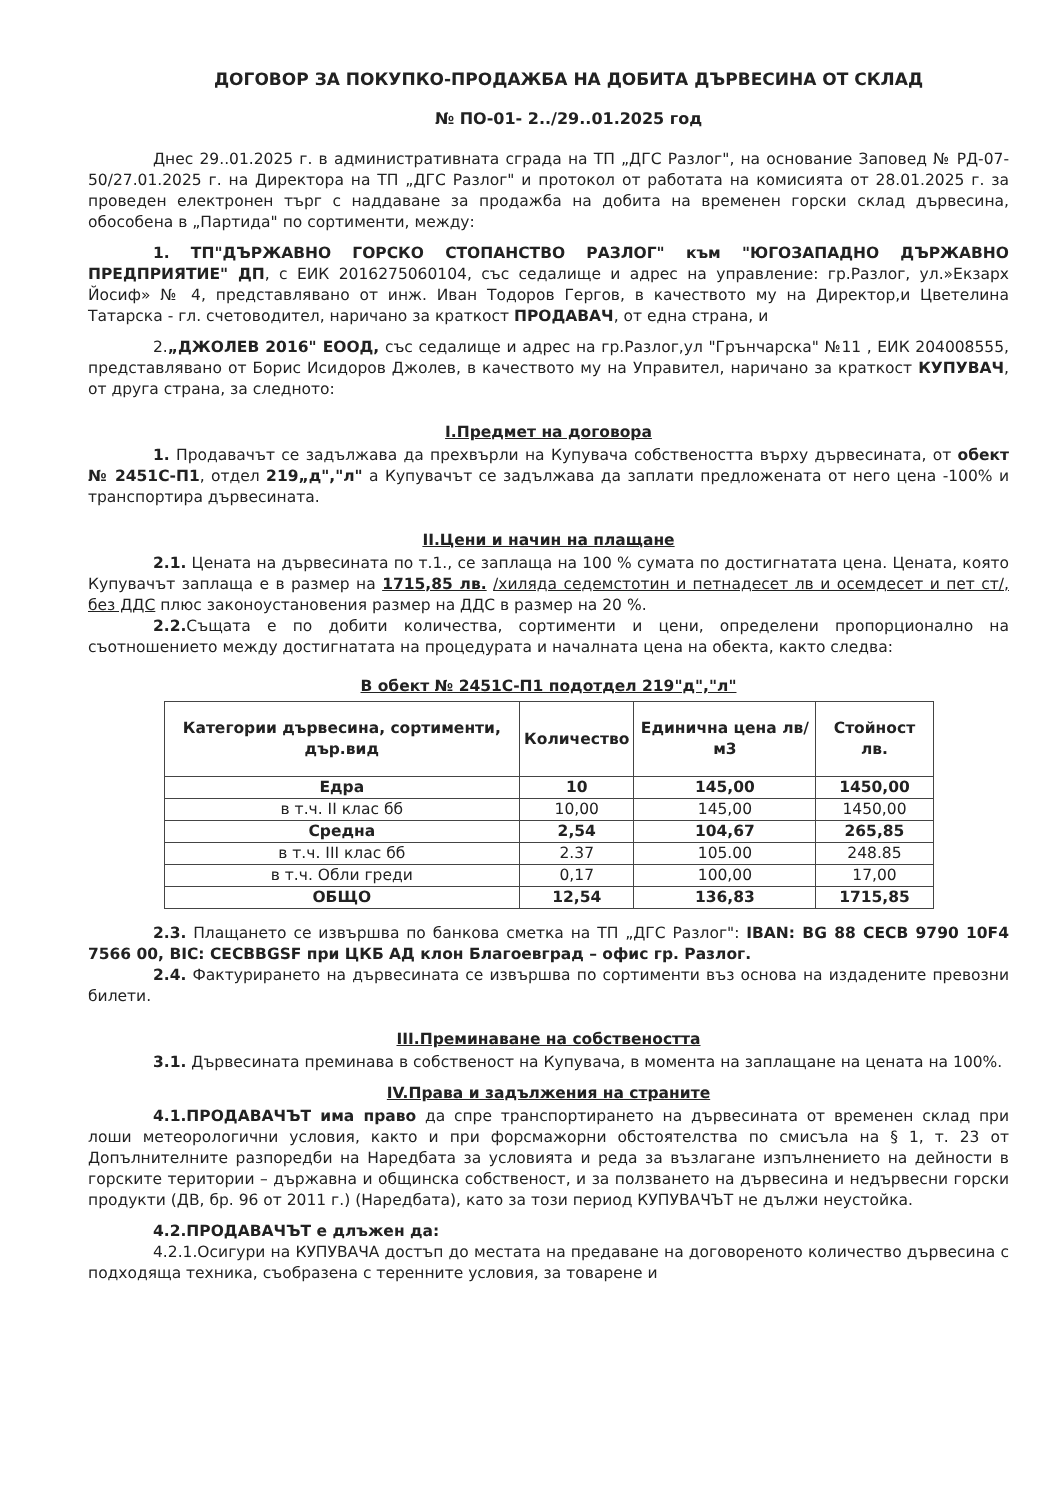ДОГОВОР ЗА ПОКУПКО-ПРОДАЖБА НА ДОБИТА ДЪРВЕСИНА ОТ СКЛАД
№ ПО-01- 2../29..01.2025 год
Днес 29..01.2025 г. в административната сграда на ТП „ДГС Разлог", на основание Заповед № РД-07-50/27.01.2025 г. на Директора на ТП „ДГС Разлог" и протокол от работата на комисията от 28.01.2025 г. за проведен електронен търг с наддаване за продажба на добита на временен горски склад дървесина, обособена в „Партида" по сортименти, между:
1. ТП"ДЪРЖАВНО ГОРСКО СТОПАНСТВО РАЗЛОГ" към "ЮГОЗАПАДНО ДЪРЖАВНО ПРЕДПРИЯТИЕ" ДП, с ЕИК 2016275060104, със седалище и адрес на управление: гр.Разлог, ул.»Екзарх Йосиф» № 4, представлявано от инж. Иван Тодоров Гергов, в качеството му на Директор,и Цветелина Татарска - гл. счетоводител, наричано за краткост ПРОДАВАЧ, от една страна, и
2.„ДЖОЛЕВ 2016" ЕООД, със седалище и адрес на гр.Разлог,ул "Грънчарска" №11 , ЕИК 204008555, представлявано от Борис Исидоров Джолев, в качеството му на Управител, наричано за краткост КУПУВАЧ, от друга страна, за следното:
I.Предмет на договора
1. Продавачът се задължава да прехвърли на Купувача собствеността върху дървесината, от обект № 2451С-П1, отдел 219„д","л" а Купувачът се задължава да заплати предложената от него цена -100% и транспортира дървесината.
II.Цени и начин на плащане
2.1. Цената на дървесината по т.1., се заплаща на 100 % сумата по достигнатата цена. Цената, която Купувачът заплаща е в размер на 1715,85 лв. /хиляда седемстотин и петнадесет лв и осемдесет и пет ст/, без ДДС плюс законоустановения размер на ДДС в размер на 20 %.
2.2. Същата е по добити количества, сортименти и цени, определени пропорционално на съотношението между достигнатата на процедурата и началната цена на обекта, както следва:
В обект № 2451С-П1 подотдел 219"д","л"
| Категории дървесина, сортименти, дър.вид | Количество | Единична цена лв/м3 | Стойност лв. |
| --- | --- | --- | --- |
| Едра | 10 | 145,00 | 1450,00 |
| в т.ч. II клас бб | 10,00 | 145,00 | 1450,00 |
| Средна | 2,54 | 104,67 | 265,85 |
| в т.ч. III клас бб | 2.37 | 105.00 | 248.85 |
| в т.ч. Обли греди | 0,17 | 100,00 | 17,00 |
| ОБЩО | 12,54 | 136,83 | 1715,85 |
2.3. Плащането се извършва по банкова сметка на ТП „ДГС Разлог": IBAN: BG 88 CECB 9790 10F4 7566 00, BIC: CECBBGSF при ЦКБ АД клон Благоевград – офис гр. Разлог.
2.4. Фактурирането на дървесината се извършва по сортименти въз основа на издадените превозни билети.
III.Преминаване на собствеността
3.1. Дървесината преминава в собственост на Купувача, в момента на заплащане на цената на 100%.
IV.Права и задължения на страните
4.1.ПРОДАВАЧЪТ има право да спре транспортирането на дървесината от временен склад при лоши метеорологични условия, както и при форсмажорни обстоятелства по смисъла на § 1, т. 23 от Допълнителните разпоредби на Наредбата за условията и реда за възлагане изпълнението на дейности в горските територии – държавна и общинска собственост, и за ползването на дървесина и недървесни горски продукти (ДВ, бр. 96 от 2011 г.) (Наредбата), като за този период КУПУВАЧЪТ не дължи неустойка.
4.2.ПРОДАВАЧЪТ е длъжен да:
4.2.1.Осигури на КУПУВАЧА достъп до местата на предаване на договореното количество дървесина с подходяща техника, съобразена с теренните условия, за товарене и